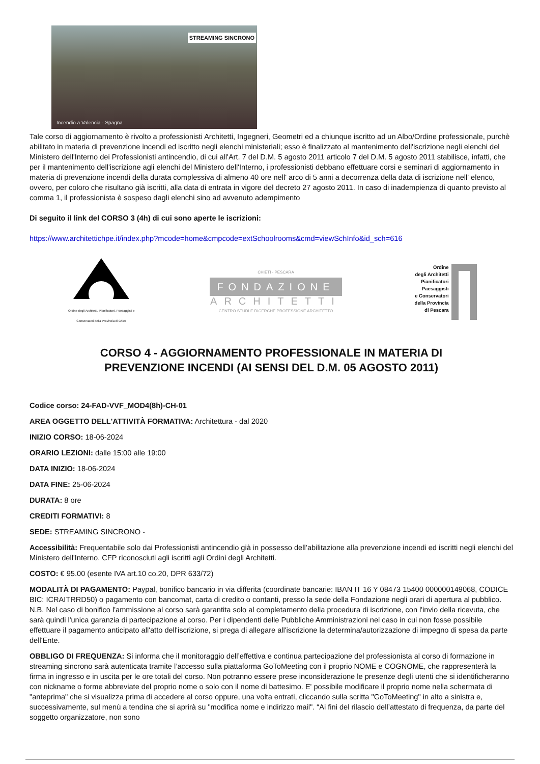STREAMING SINCRONO
Incendio a Valencia - Spagna
Tale corso di aggiornamento è rivolto a professionisti Architetti, Ingegneri, Geometri ed a chiunque iscritto ad un Albo/Ordine professionale, purchè abilitato in materia di prevenzione incendi ed iscritto negli elenchi ministeriali; esso è finalizzato al mantenimento dell'iscrizione negli elenchi del Ministero dell'Interno dei Professionisti antincendio, di cui all'Art. 7 del D.M. 5 agosto 2011 articolo 7 del D.M. 5 agosto 2011 stabilisce, infatti, che per il mantenimento dell'iscrizione agli elenchi del Ministero dell'Interno, i professionisti debbano effettuare corsi e seminari di aggiornamento in materia di prevenzione incendi della durata complessiva di almeno 40 ore nell' arco di 5 anni a decorrenza della data di iscrizione nell' elenco, ovvero, per coloro che risultano già iscritti, alla data di entrata in vigore del decreto 27 agosto 2011. In caso di inadempienza di quanto previsto al comma 1, il professionista è sospeso dagli elenchi sino ad avvenuto adempimento
Di seguito il link del CORSO 3 (4h) di cui sono aperte le iscrizioni:
https://www.architettichpe.it/index.php?mcode=home&cmpcode=extSchoolrooms&cmd=viewSchInfo&id_sch=616
Ordine degli Architetti, Pianificatori, Paesaggisti e Conservatori della Provincia di Chieti
CHIETI - PESCARA
FONDAZIONE
ARCHITETTI
CENTRO STUDI E RICERCHE PROFESSIONE ARCHITETTO
Ordine
degli Architetti
Pianificatori
Paesaggisti
e Conservatori
della Provincia
di Pescara
CORSO 4 - AGGIORNAMENTO PROFESSIONALE IN MATERIA DI PREVENZIONE INCENDI (AI SENSI DEL D.M. 05 AGOSTO 2011)
Codice corso: 24-FAD-VVF_MOD4(8h)-CH-01
AREA OGGETTO DELL'ATTIVITÀ FORMATIVA: Architettura - dal 2020
INIZIO CORSO: 18-06-2024
ORARIO LEZIONI: dalle 15:00 alle 19:00
DATA INIZIO: 18-06-2024
DATA FINE: 25-06-2024
DURATA: 8 ore
CREDITI FORMATIVI: 8
SEDE: STREAMING SINCRONO -
Accessibilità: Frequentabile solo dai Professionisti antincendio già in possesso dell’abilitazione alla prevenzione incendi ed iscritti negli elenchi del Ministero dell'Interno. CFP riconosciuti agli iscritti agli Ordini degli Architetti.
COSTO: € 95.00 (esente IVA art.10 co.20, DPR 633/72)
MODALITÀ DI PAGAMENTO: Paypal, bonifico bancario in via differita (coordinate bancarie: IBAN IT 16 Y 08473 15400 000000149068, CODICE BIC: ICRAITRRD50) o pagamento con bancomat, carta di credito o contanti, presso la sede della Fondazione negli orari di apertura al pubblico. N.B. Nel caso di bonifico l'ammissione al corso sarà garantita solo al completamento della procedura di iscrizione, con l'invio della ricevuta, che sarà quindi l'unica garanzia di partecipazione al corso. Per i dipendenti delle Pubbliche Amministrazioni nel caso in cui non fosse possibile effettuare il pagamento anticipato all'atto dell'iscrizione, si prega di allegare all'iscrizione la determina/autorizzazione di impegno di spesa da parte dell'Ente.
OBBLIGO DI FREQUENZA: Si informa che il monitoraggio dell’effettiva e continua partecipazione del professionista al corso di formazione in streaming sincrono sarà autenticata tramite l’accesso sulla piattaforma GoToMeeting con il proprio NOME e COGNOME, che rappresenterà la firma in ingresso e in uscita per le ore totali del corso. Non potranno essere prese inconsiderazione le presenze degli utenti che si identificheranno con nickname o forme abbreviate del proprio nome o solo con il nome di battesimo. E' possibile modificare il proprio nome nella schermata di "anteprima" che si visualizza prima di accedere al corso oppure, una volta entrati, cliccando sulla scritta "GoToMeeting" in alto a sinistra e, successivamente, sul menù a tendina che si aprirà su "modifica nome e indirizzo mail". “Ai fini del rilascio dell’attestato di frequenza, da parte del soggetto organizzatore, non sono